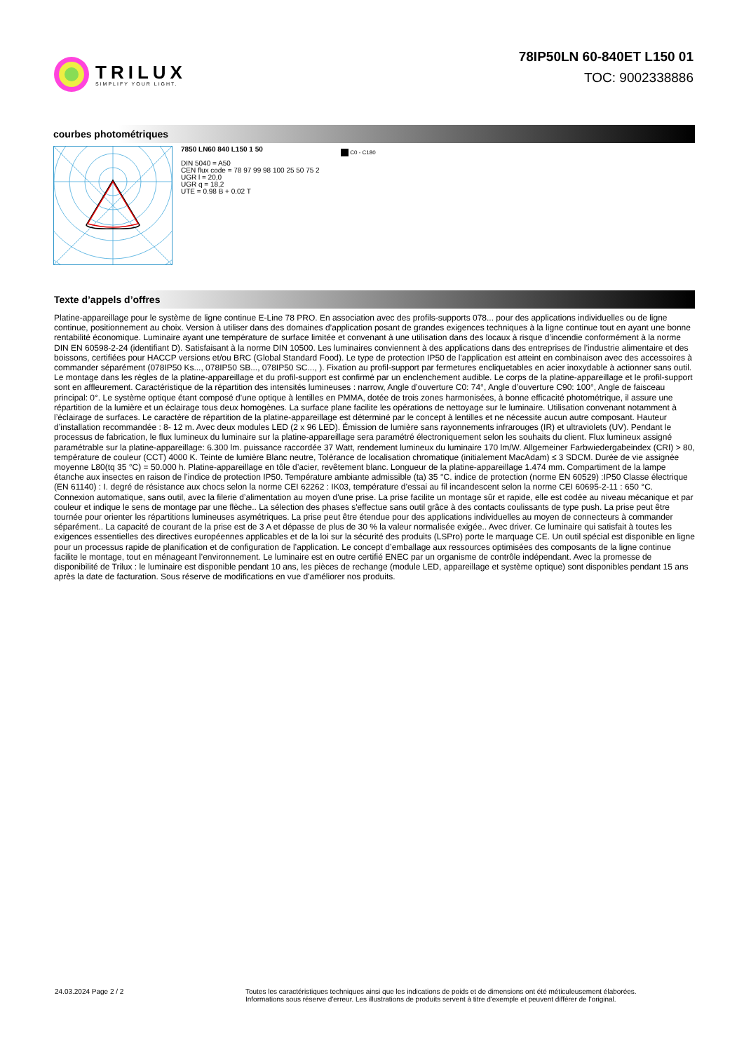TRILUX
SIMPLIFY YOUR LIGHT.
78IP50LN 60-840ET L150 01
TOC: 9002338886
courbes photométriques
7850 LN60 840 L150 1 50
DIN 5040 = A50
CEN flux code = 78 97 99 98 100 25 50 75 2
UGR l = 20,0
UGR q = 18,2
UTE = 0.98 B + 0.02 T
C0 - C180
Texte d’appels d’offres
Platine-appareillage pour le système de ligne continue E-Line 78 PRO. En association avec des profils-supports 078... pour des applications individuelles ou de ligne continue, positionnement au choix. Version à utiliser dans des domaines d’application posant de grandes exigences techniques à la ligne continue tout en ayant une bonne rentabilité économique. Luminaire ayant une température de surface limitée et convenant à une utilisation dans des locaux à risque d’incendie conformément à la norme DIN EN 60598-2-24 (identifiant D). Satisfaisant à la norme DIN 10500. Les luminaires conviennent à des applications dans des entreprises de l’industrie alimentaire et des boissons, certifiées pour HACCP versions et/ou BRC (Global Standard Food). Le type de protection IP50 de l'application est atteint en combinaison avec des accessoires à commander séparément (078IP50 Ks..., 078IP50 SB..., 078IP50 SC..., ). Fixation au profil-support par fermetures encliquetables en acier inoxydable à actionner sans outil. Le montage dans les règles de la platine-appareillage et du profil-support est confirmé par un enclenchement audible. Le corps de la platine-appareillage et le profil-support sont en affleurement. Caractéristique de la répartition des intensités lumineuses : narrow, Angle d’ouverture C0: 74°, Angle d’ouverture C90: 100°, Angle de faisceau principal: 0°. Le système optique étant composé d’une optique à lentilles en PMMA, dotée de trois zones harmonisées, à bonne efficacité photométrique, il assure une répartition de la lumière et un éclairage tous deux homogènes. La surface plane facilite les opérations de nettoyage sur le luminaire. Utilisation convenant notamment à l’éclairage de surfaces. Le caractère de répartition de la platine-appareillage est déterminé par le concept à lentilles et ne nécessite aucun autre composant. Hauteur d’installation recommandée : 8- 12 m. Avec deux modules LED (2 x 96 LED). Émission de lumière sans rayonnements infrarouges (IR) et ultraviolets (UV). Pendant le processus de fabrication, le flux lumineux du luminaire sur la platine-appareillage sera paramétré électroniquement selon les souhaits du client. Flux lumineux assigné paramétrable sur la platine-appareillage: 6.300 lm. puissance raccordée 37 Watt, rendement lumineux du luminaire 170 lm/W. Allgemeiner Farbwiedergabeindex (CRI) > 80, température de couleur (CCT) 4000 K. Teinte de lumière Blanc neutre, Tolérance de localisation chromatique (initialement MacAdam) ≤ 3 SDCM. Durée de vie assignée moyenne L80(tq 35 °C) = 50.000 h. Platine-appareillage en tôle d’acier, revêtement blanc. Longueur de la platine-appareillage 1.474 mm. Compartiment de la lampe étanche aux insectes en raison de l’indice de protection IP50. Température ambiante admissible (ta) 35 °C. indice de protection (norme EN 60529) :IP50 Classe électrique (EN 61140) : I. degré de résistance aux chocs selon la norme CEI 62262 : IK03, température d’essai au fil incandescent selon la norme CEI 60695-2-11 : 650 °C. Connexion automatique, sans outil, avec la filerie d’alimentation au moyen d'une prise. La prise facilite un montage sûr et rapide, elle est codée au niveau mécanique et par couleur et indique le sens de montage par une flèche.. La sélection des phases s'effectue sans outil grâce à des contacts coulissants de type push. La prise peut être tournée pour orienter les répartitions lumineuses asymétriques. La prise peut être étendue pour des applications individuelles au moyen de connecteurs à commander séparément.. La capacité de courant de la prise est de 3 A et dépasse de plus de 30 % la valeur normalisée exigée.. Avec driver. Ce luminaire qui satisfait à toutes les exigences essentielles des directives européennes applicables et de la loi sur la sécurité des produits (LSPro) porte le marquage CE. Un outil spécial est disponible en ligne pour un processus rapide de planification et de configuration de l’application. Le concept d’emballage aux ressources optimisées des composants de la ligne continue facilite le montage, tout en ménageant l’environnement. Le luminaire est en outre certifié ENEC par un organisme de contrôle indépendant. Avec la promesse de disponibilité de Trilux : le luminaire est disponible pendant 10 ans, les pièces de rechange (module LED, appareillage et système optique) sont disponibles pendant 15 ans après la date de facturation. Sous réserve de modifications en vue d'améliorer nos produits.
24.03.2024 Page 2 / 2 Toutes les caractéristiques techniques ainsi que les indications de poids et de dimensions ont été méticuleusement élaborées.
Informations sous réserve d'erreur. Les illustrations de produits servent à titre d'exemple et peuvent différer de l'original.